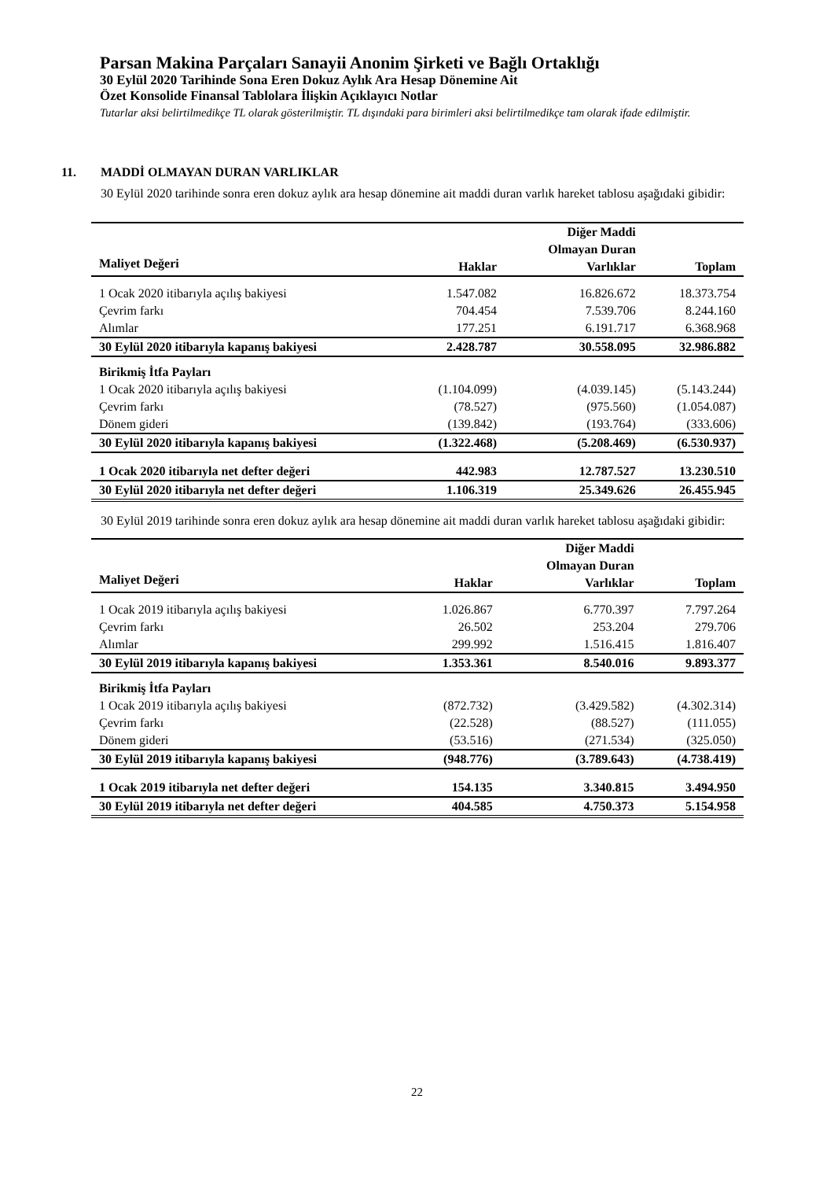Parsan Makina Parçaları Sanayii Anonim Şirketi ve Bağlı Ortaklığı
30 Eylül 2020 Tarihinde Sona Eren Dokuz Aylık Ara Hesap Dönemine Ait
Özet Konsolide Finansal Tablolara İlişkin Açıklayıcı Notlar
Tutarlar aksi belirtilmedikçe TL olarak gösterilmiştir. TL dışındaki para birimleri aksi belirtilmedikçe tam olarak ifade edilmiştir.
11. MADDİ OLMAYAN DURAN VARLIKLAR
30 Eylül 2020 tarihinde sonra eren dokuz aylık ara hesap dönemine ait maddi duran varlık hareket tablosu aşağıdaki gibidir:
| Maliyet Değeri | Haklar | Diğer Maddi Olmayan Duran Varlıklar | Toplam |
| --- | --- | --- | --- |
| 1 Ocak 2020 itibarıyla açılış bakiyesi | 1.547.082 | 16.826.672 | 18.373.754 |
| Çevrim farkı | 704.454 | 7.539.706 | 8.244.160 |
| Alımlar | 177.251 | 6.191.717 | 6.368.968 |
| 30 Eylül 2020 itibarıyla kapanış bakiyesi | 2.428.787 | 30.558.095 | 32.986.882 |
| Birikmiş İtfa Payları | | | |
| 1 Ocak 2020 itibarıyla açılış bakiyesi | (1.104.099) | (4.039.145) | (5.143.244) |
| Çevrim farkı | (78.527) | (975.560) | (1.054.087) |
| Dönem gideri | (139.842) | (193.764) | (333.606) |
| 30 Eylül 2020 itibarıyla kapanış bakiyesi | (1.322.468) | (5.208.469) | (6.530.937) |
| 1 Ocak 2020 itibarıyla net defter değeri | 442.983 | 12.787.527 | 13.230.510 |
| 30 Eylül 2020 itibarıyla net defter değeri | 1.106.319 | 25.349.626 | 26.455.945 |
30 Eylül 2019 tarihinde sonra eren dokuz aylık ara hesap dönemine ait maddi duran varlık hareket tablosu aşağıdaki gibidir:
| Maliyet Değeri | Haklar | Diğer Maddi Olmayan Duran Varlıklar | Toplam |
| --- | --- | --- | --- |
| 1 Ocak 2019 itibarıyla açılış bakiyesi | 1.026.867 | 6.770.397 | 7.797.264 |
| Çevrim farkı | 26.502 | 253.204 | 279.706 |
| Alımlar | 299.992 | 1.516.415 | 1.816.407 |
| 30 Eylül 2019 itibarıyla kapanış bakiyesi | 1.353.361 | 8.540.016 | 9.893.377 |
| Birikmiş İtfa Payları | | | |
| 1 Ocak 2019 itibarıyla açılış bakiyesi | (872.732) | (3.429.582) | (4.302.314) |
| Çevrim farkı | (22.528) | (88.527) | (111.055) |
| Dönem gideri | (53.516) | (271.534) | (325.050) |
| 30 Eylül 2019 itibarıyla kapanış bakiyesi | (948.776) | (3.789.643) | (4.738.419) |
| 1 Ocak 2019 itibarıyla net defter değeri | 154.135 | 3.340.815 | 3.494.950 |
| 30 Eylül 2019 itibarıyla net defter değeri | 404.585 | 4.750.373 | 5.154.958 |
22